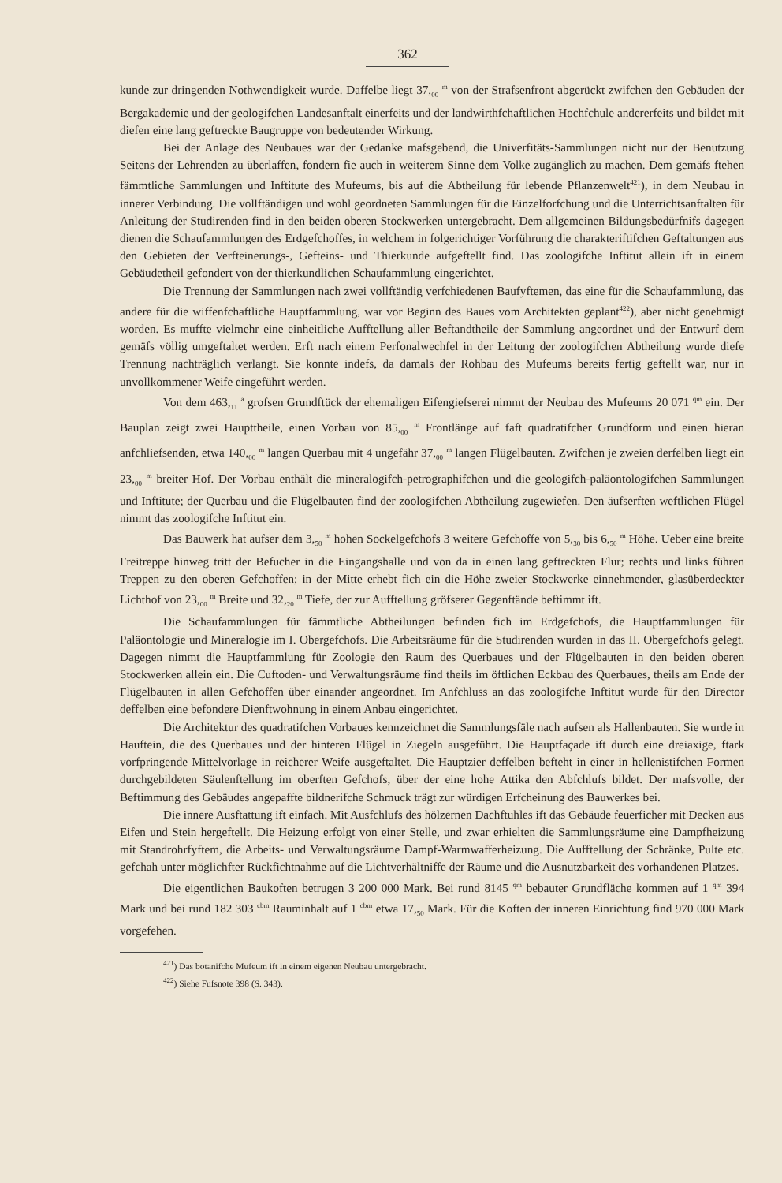362
kunde zur dringenden Nothwendigkeit wurde. Daffelbe liegt 37,<sub>00</sub> <sup>m</sup> von der Strafsenfront abgerückt zwifchen den Gebäuden der Bergakademie und der geologifchen Landesanftalt einerfeits und der landwirthfchaftlichen Hochfchule andererfeits und bildet mit diefen eine lang geftreckte Baugruppe von bedeutender Wirkung.
Bei der Anlage des Neubaues war der Gedanke mafsgebend, die Univerfitäts-Sammlungen nicht nur der Benutzung Seitens der Lehrenden zu überlaffen, fondern fie auch in weiterem Sinne dem Volke zugänglich zu machen. Dem gemäfs ftehen fämmtliche Sammlungen und Inftitute des Mufeums, bis auf die Abtheilung für lebende Pflanzenwelt<sup>421</sup>), in dem Neubau in innerer Verbindung. Die vollftändigen und wohl geordneten Sammlungen für die Einzelforfchung und die Unterrichtsanftalten für Anleitung der Studirenden find in den beiden oberen Stockwerken untergebracht. Dem allgemeinen Bildungsbedürfnifs dagegen dienen die Schaufammlungen des Erdgefchoffes, in welchem in folgerichtiger Vorführung die charakteriftifchen Geftaltungen aus den Gebieten der Verfteinerungs-, Gefteins- und Thierkunde aufgeftellt find. Das zoologifche Inftitut allein ift in einem Gebäudetheil gefondert von der thierkundlichen Schaufammlung eingerichtet.
Die Trennung der Sammlungen nach zwei vollftändig verfchiedenen Baufyftemen, das eine für die Schaufammlung, das andere für die wiffenfchaftliche Hauptfammlung, war vor Beginn des Baues vom Architekten geplant<sup>422</sup>), aber nicht genehmigt worden. Es muffte vielmehr eine einheitliche Aufftellung aller Beftandtheile der Sammlung angeordnet und der Entwurf dem gemäfs völlig umgeftaltet werden. Erft nach einem Perfonalwechfel in der Leitung der zoologifchen Abtheilung wurde diefe Trennung nachträglich verlangt. Sie konnte indefs, da damals der Rohbau des Mufeums bereits fertig geftellt war, nur in unvollkommener Weife eingeführt werden.
Von dem 463,<sub>11</sub> <sup>a</sup> grofsen Grundftück der ehemaligen Eifengiefserei nimmt der Neubau des Mufeums 20 071 <sup>qm</sup> ein. Der Bauplan zeigt zwei Haupttheile, einen Vorbau von 85,<sub>00</sub> <sup>m</sup> Frontlänge auf faft quadratifcher Grundform und einen hieran anfchliefsenden, etwa 140,<sub>00</sub> <sup>m</sup> langen Querbau mit 4 ungefähr 37,<sub>00</sub> <sup>m</sup> langen Flügelbauten. Zwifchen je zweien derfelben liegt ein 23,<sub>00</sub> <sup>m</sup> breiter Hof. Der Vorbau enthält die mineralogifch-petrographifchen und die geologifch-paläontologifchen Sammlungen und Inftitute; der Querbau und die Flügelbauten find der zoologifchen Abtheilung zugewiefen. Den äufserften weftlichen Flügel nimmt das zoologifche Inftitut ein.
Das Bauwerk hat aufser dem 3,<sub>50</sub> <sup>m</sup> hohen Sockelgefchofs 3 weitere Gefchoffe von 5,<sub>30</sub> bis 6,<sub>50</sub> <sup>m</sup> Höhe. Ueber eine breite Freitreppe hinweg tritt der Befucher in die Eingangshalle und von da in einen lang geftreckten Flur; rechts und links führen Treppen zu den oberen Gefchoffen; in der Mitte erhebt fich ein die Höhe zweier Stockwerke einnehmender, glasüberdeckter Lichthof von 23,<sub>00</sub> <sup>m</sup> Breite und 32,<sub>20</sub> <sup>m</sup> Tiefe, der zur Aufftellung gröfserer Gegenftände beftimmt ift.
Die Schaufammlungen für fämmtliche Abtheilungen befinden fich im Erdgefchofs, die Hauptfammlungen für Paläontologie und Mineralogie im I. Obergefchofs. Die Arbeitsräume für die Studirenden wurden in das II. Obergefchofs gelegt. Dagegen nimmt die Hauptfammlung für Zoologie den Raum des Querbaues und der Flügelbauten in den beiden oberen Stockwerken allein ein. Die Cuftoden- und Verwaltungsräume find theils im öftlichen Eckbau des Querbaues, theils am Ende der Flügelbauten in allen Gefchoffen über einander angeordnet. Im Anfchluss an das zoologifche Inftitut wurde für den Director deffelben eine befondere Dienftwohnung in einem Anbau eingerichtet.
Die Architektur des quadratifchen Vorbaues kennzeichnet die Sammlungsfäle nach aufsen als Hallenbauten. Sie wurde in Hauftein, die des Querbaues und der hinteren Flügel in Ziegeln ausgeführt. Die Hauptfaçade ift durch eine dreiaxige, ftark vorfpringende Mittelvorlage in reicherer Weife ausgeftaltet. Die Hauptzier deffelben befteht in einer in hellenistifchen Formen durchgebildeten Säulenftellung im oberften Gefchofs, über der eine hohe Attika den Abfchlufs bildet. Der mafsvolle, der Beftimmung des Gebäudes angepaffte bildnerifche Schmuck trägt zur würdigen Erfcheinung des Bauwerkes bei.
Die innere Ausftattung ift einfach. Mit Ausfchlufs des hölzernen Dachftuhles ift das Gebäude feuerficher mit Decken aus Eifen und Stein hergeftellt. Die Heizung erfolgt von einer Stelle, und zwar erhielten die Sammlungsräume eine Dampfheizung mit Standrohrfyftem, die Arbeits- und Verwaltungsräume Dampf-Warmwafferheizung. Die Aufftellung der Schränke, Pulte etc. gefchah unter möglichfter Rückfichtnahme auf die Lichtverhältniffe der Räume und die Ausnutzbarkeit des vorhandenen Platzes.
Die eigentlichen Baukoften betrugen 3 200 000 Mark. Bei rund 8145 <sup>qm</sup> bebauter Grundfläche kommen auf 1 <sup>qm</sup> 394 Mark und bei rund 182 303 <sup>cbm</sup> Rauminhalt auf 1 <sup>cbm</sup> etwa 17,<sub>50</sub> Mark. Für die Koften der inneren Einrichtung find 970 000 Mark vorgefehen.
<sup>421</sup>) Das botanifche Mufeum ift in einem eigenen Neubau untergebracht.
<sup>422</sup>) Siehe Fufsnote 398 (S. 343).